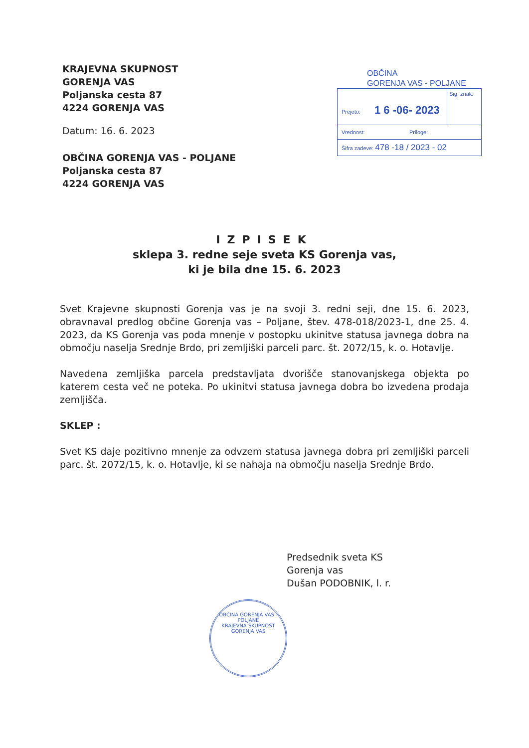KRAJEVNA SKUPNOST
GORENJA VAS
Poljanska cesta 87
4224 GORENJA VAS
Datum: 16. 6. 2023
OBČINA GORENJA VAS - POLJANE
Poljanska cesta 87
4224 GORENJA VAS
OBČINA
GORENJA VAS - POLJANE
Prejeto: 1 6 -06- 2023
Sig. znak:
Vrednost: Priloge:
Šifra zadeve: 478 -18 / 2023 - 02
IZPISEK
sklepa 3. redne seje sveta KS Gorenja vas,
ki je bila dne 15. 6. 2023
Svet Krajevne skupnosti Gorenja vas je na svoji 3. redni seji, dne 15. 6. 2023, obravnaval predlog občine Gorenja vas – Poljane, štev. 478-018/2023-1, dne 25. 4. 2023, da KS Gorenja vas poda mnenje v postopku ukinitve statusa javnega dobra na območju naselja Srednje Brdo, pri zemljiški parceli parc. št. 2072/15, k. o. Hotavlje.
Navedena zemljiška parcela predstavljata dvorišče stanovanjskega objekta po katerem cesta več ne poteka. Po ukinitvi statusa javnega dobra bo izvedena prodaja zemljišča.
SKLEP :
Svet KS daje pozitivno mnenje za odvzem statusa javnega dobra pri zemljiški parceli parc. št. 2072/15, k. o. Hotavlje, ki se nahaja na območju naselja Srednje Brdo.
Predsednik sveta KS
Gorenja vas
Dušan PODOBNIK, l. r.
OBČINA GORENJA VAS - POLJANE
KRAJEVNA SKUPNOST
GORENJA VAS